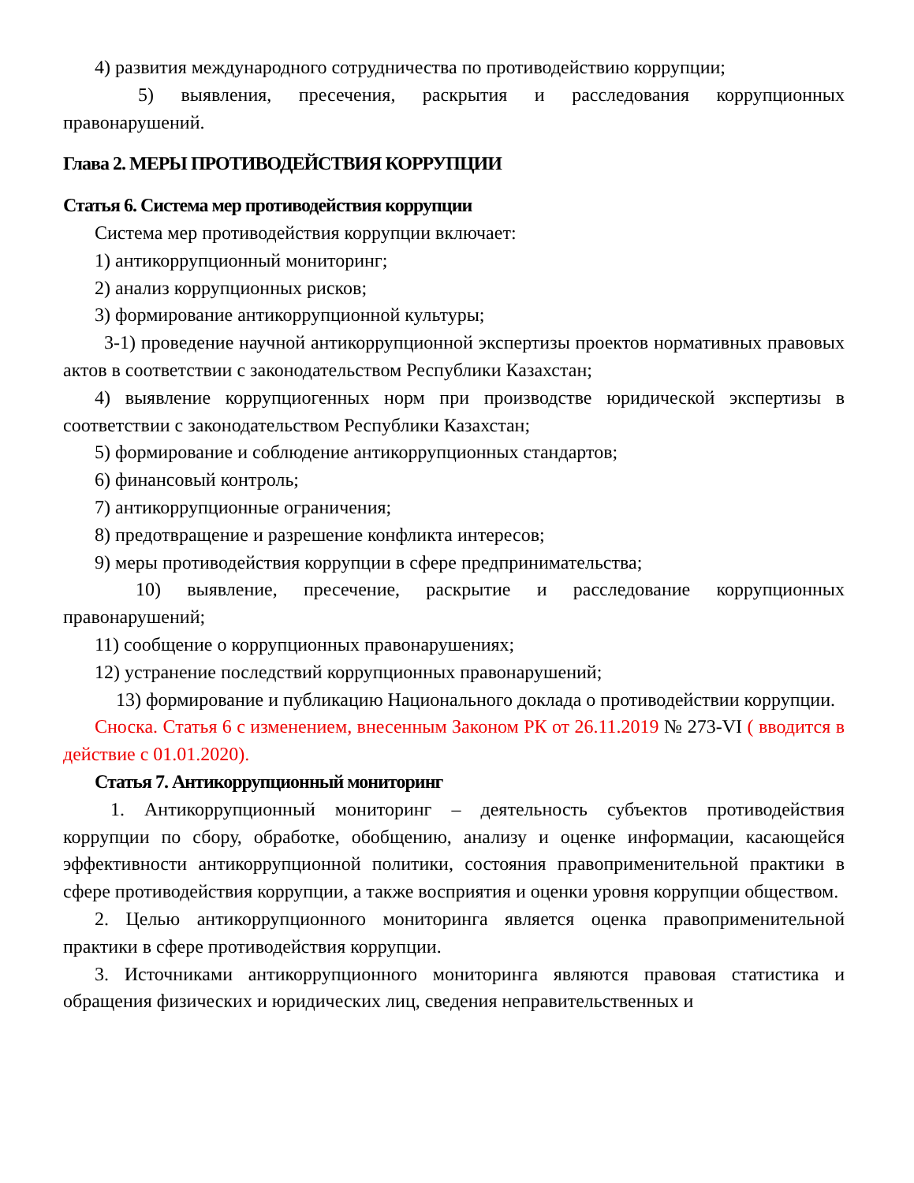4) развития международного сотрудничества по противодействию коррупции;
5) выявления, пресечения, раскрытия и расследования коррупционных правонарушений.
Глава 2. МЕРЫ ПРОТИВОДЕЙСТВИЯ КОРРУПЦИИ
Статья 6. Система мер противодействия коррупции
Система мер противодействия коррупции включает:
1) антикоррупционный мониторинг;
2) анализ коррупционных рисков;
3) формирование антикоррупционной культуры;
3-1) проведение научной антикоррупционной экспертизы проектов нормативных правовых актов в соответствии с законодательством Республики Казахстан;
4) выявление коррупциогенных норм при производстве юридической экспертизы в соответствии с законодательством Республики Казахстан;
5) формирование и соблюдение антикоррупционных стандартов;
6) финансовый контроль;
7) антикоррупционные ограничения;
8) предотвращение и разрешение конфликта интересов;
9) меры противодействия коррупции в сфере предпринимательства;
10) выявление, пресечение, раскрытие и расследование коррупционных правонарушений;
11) сообщение о коррупционных правонарушениях;
12) устранение последствий коррупционных правонарушений;
13) формирование и публикацию Национального доклада о противодействии коррупции.
Сноска. Статья 6 с изменением, внесенным Законом РК от 26.11.2019 № 273-VI ( вводится в действие с 01.01.2020).
Статья 7. Антикоррупционный мониторинг
1. Антикоррупционный мониторинг – деятельность субъектов противодействия коррупции по сбору, обработке, обобщению, анализу и оценке информации, касающейся эффективности антикоррупционной политики, состояния правоприменительной практики в сфере противодействия коррупции, а также восприятия и оценки уровня коррупции обществом.
2. Целью антикоррупционного мониторинга является оценка правоприменительной практики в сфере противодействия коррупции.
3. Источниками антикоррупционного мониторинга являются правовая статистика и обращения физических и юридических лиц, сведения неправительственных и